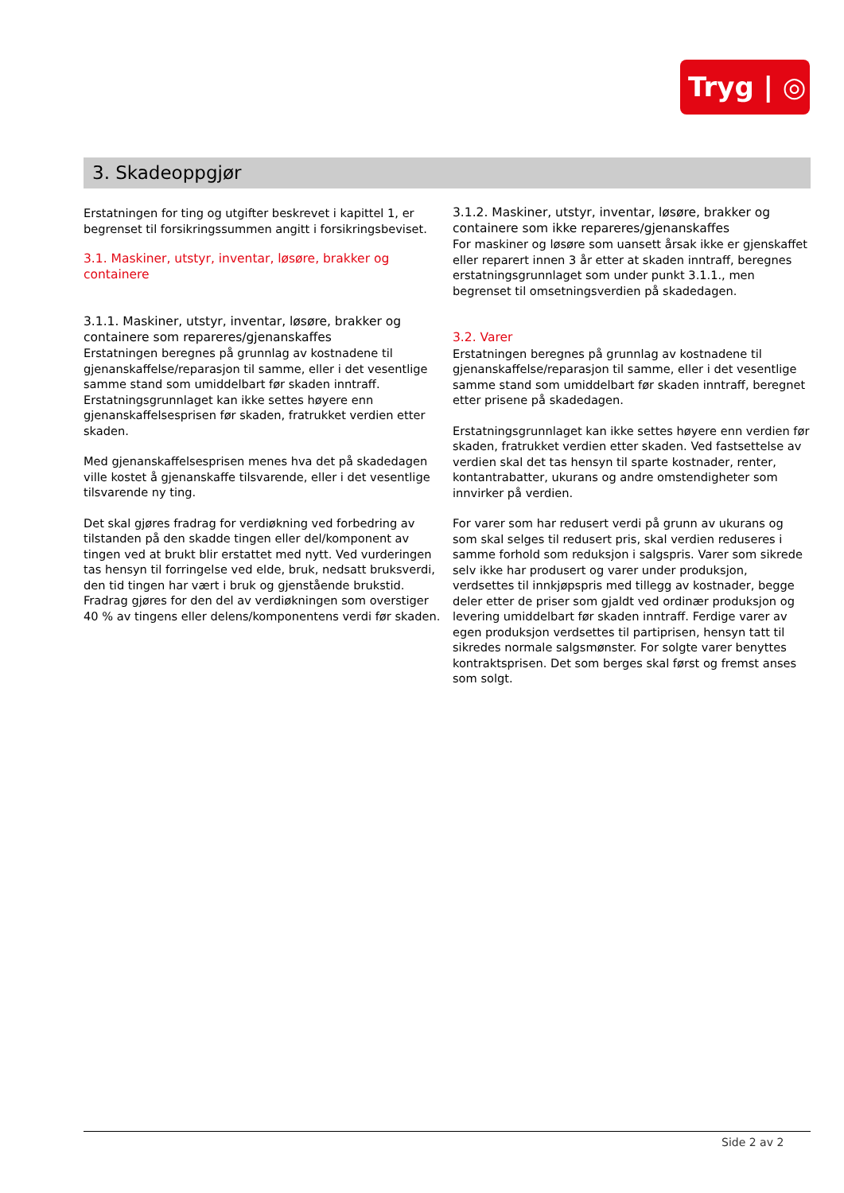Tryg | ◎
3. Skadeoppgjør
Erstatningen for ting og utgifter beskrevet i kapittel 1, er begrenset til forsikringssummen angitt i forsikringsbeviset.
3.1. Maskiner, utstyr, inventar, løsøre, brakker og containere
3.1.1. Maskiner, utstyr, inventar, løsøre, brakker og containere som repareres/gjenanskaffes
Erstatningen beregnes på grunnlag av kostnadene til gjenanskaffelse/reparasjon til samme, eller i det vesentlige samme stand som umiddelbart før skaden inntraff. Erstatningsgrunnlaget kan ikke settes høyere enn gjenanskaffelsesprisen før skaden, fratrukket verdien etter skaden.
Med gjenanskaffelsesprisen menes hva det på skadedagen ville kostet å gjenanskaffe tilsvarende, eller i det vesentlige tilsvarende ny ting.
Det skal gjøres fradrag for verdiøkning ved forbedring av tilstanden på den skadde tingen eller del/komponent av tingen ved at brukt blir erstattet med nytt. Ved vurderingen tas hensyn til forringelse ved elde, bruk, nedsatt bruksverdi, den tid tingen har vært i bruk og gjenstående brukstid. Fradrag gjøres for den del av verdiøkningen som overstiger 40 % av tingens eller delens/komponentens verdi før skaden.
3.1.2. Maskiner, utstyr, inventar, løsøre, brakker og containere som ikke repareres/gjenanskaffes
For maskiner og løsøre som uansett årsak ikke er gjenskaffet eller reparert innen 3 år etter at skaden inntraff, beregnes erstatningsgrunnlaget som under punkt 3.1.1., men begrenset til omsetningsverdien på skadedagen.
3.2. Varer
Erstatningen beregnes på grunnlag av kostnadene til gjenanskaffelse/reparasjon til samme, eller i det vesentlige samme stand som umiddelbart før skaden inntraff, beregnet etter prisene på skadedagen.
Erstatningsgrunnlaget kan ikke settes høyere enn verdien før skaden, fratrukket verdien etter skaden. Ved fastsettelse av verdien skal det tas hensyn til sparte kostnader, renter, kontantrabatter, ukurans og andre omstendigheter som innvirker på verdien.
For varer som har redusert verdi på grunn av ukurans og som skal selges til redusert pris, skal verdien reduseres i samme forhold som reduksjon i salgspris. Varer som sikrede selv ikke har produsert og varer under produksjon, verdsettes til innkjøpspris med tillegg av kostnader, begge deler etter de priser som gjaldt ved ordinær produksjon og levering umiddelbart før skaden inntraff. Ferdige varer av egen produksjon verdsettes til partiprisen, hensyn tatt til sikredes normale salgsmønster. For solgte varer benyttes kontraktsprisen. Det som berges skal først og fremst anses som solgt.
Side 2 av 2